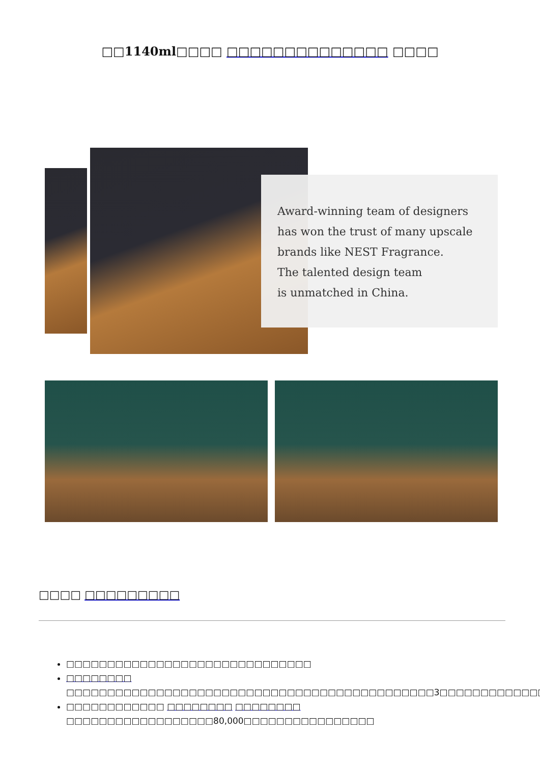□□1140ml□□□□ □□□□□□□□□□□□□□ □□□□
Award-winning team of designers
has won the trust of many upscale
brands like NEST Fragrance.
The talented design team
is unmatched in China.
□□□□ □□□□□□□□□
□□□□□□□□□□□□□□□□□□□□□□□□□□□□□□
□□□□□□□□ □□□□□□□□□□□□□□□□□□□□□□□□□□□□□□□□□□□□□□□□□□□□□3□□□□□□□□□□□□□
□□□□□□□□□□□□ □□□□□□□□ □□□□□□□□ □□□□□□□□□□□□□□□□□□80,000□□□□□□□□□□□□□□□□